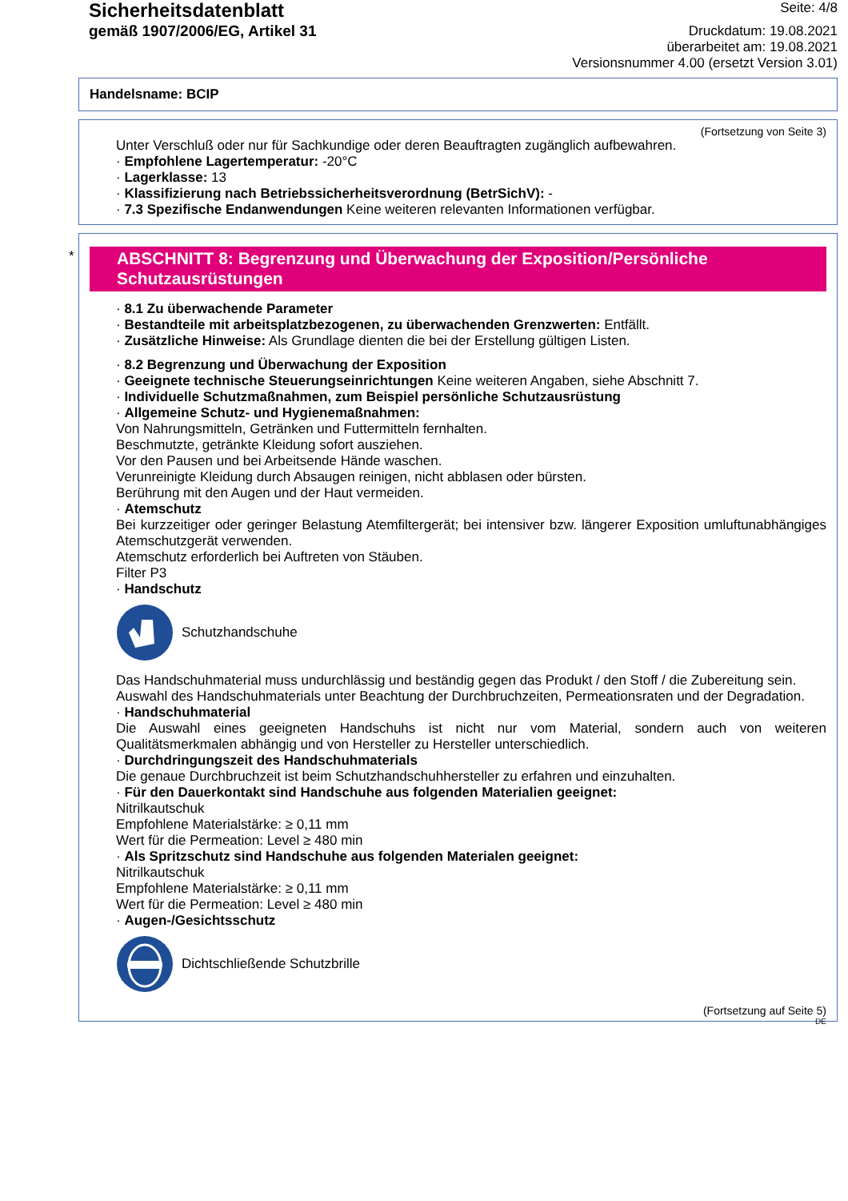Sicherheitsdatenblatt
gemäß 1907/2006/EG, Artikel 31
Seite: 4/8
Druckdatum: 19.08.2021
überarbeitet am: 19.08.2021
Versionsnummer 4.00 (ersetzt Version 3.01)
Handelsname: BCIP
(Fortsetzung von Seite 3)
Unter Verschluß oder nur für Sachkundige oder deren Beauftragten zugänglich aufbewahren.
· Empfohlene Lagertemperatur: -20°C
· Lagerklasse: 13
· Klassifizierung nach Betriebssicherheitsverordnung (BetrSichV): -
· 7.3 Spezifische Endanwendungen Keine weiteren relevanten Informationen verfügbar.
*
ABSCHNITT 8: Begrenzung und Überwachung der Exposition/Persönliche Schutzausrüstungen
· 8.1 Zu überwachende Parameter
· Bestandteile mit arbeitsplatzbezogenen, zu überwachenden Grenzwerten: Entfällt.
· Zusätzliche Hinweise: Als Grundlage dienten die bei der Erstellung gültigen Listen.
· 8.2 Begrenzung und Überwachung der Exposition
· Geeignete technische Steuerungseinrichtungen Keine weiteren Angaben, siehe Abschnitt 7.
· Individuelle Schutzmaßnahmen, zum Beispiel persönliche Schutzausrüstung
· Allgemeine Schutz- und Hygienemaßnahmen:
Von Nahrungsmitteln, Getränken und Futtermitteln fernhalten.
Beschmutzte, getränkte Kleidung sofort ausziehen.
Vor den Pausen und bei Arbeitsende Hände waschen.
Verunreinigte Kleidung durch Absaugen reinigen, nicht abblasen oder bürsten.
Berührung mit den Augen und der Haut vermeiden.
· Atemschutz
Bei kurzzeitiger oder geringer Belastung Atemfiltergerät; bei intensiver bzw. längerer Exposition umluftunabhängiges Atemschutzgerät verwenden.
Atemschutz erforderlich bei Auftreten von Stäuben.
Filter P3
· Handschutz
Schutzhandschuhe
Das Handschuhmaterial muss undurchlässig und beständig gegen das Produkt / den Stoff / die Zubereitung sein.
Auswahl des Handschuhmaterials unter Beachtung der Durchbruchzeiten, Permeationsraten und der Degradation.
· Handschuhmaterial
Die Auswahl eines geeigneten Handschuhs ist nicht nur vom Material, sondern auch von weiteren Qualitätsmerkmalen abhängig und von Hersteller zu Hersteller unterschiedlich.
· Durchdringungszeit des Handschuhmaterials
Die genaue Durchbruchzeit ist beim Schutzhandschuhhersteller zu erfahren und einzuhalten.
· Für den Dauerkontakt sind Handschuhe aus folgenden Materialien geeignet:
Nitrilkautschuk
Empfohlene Materialstärke: ≥ 0,11 mm
Wert für die Permeation: Level ≥ 480 min
· Als Spritzschutz sind Handschuhe aus folgenden Materialen geeignet:
Nitrilkautschuk
Empfohlene Materialstärke: ≥ 0,11 mm
Wert für die Permeation: Level ≥ 480 min
· Augen-/Gesichtsschutz
Dichtschließende Schutzbrille
(Fortsetzung auf Seite 5)
DE